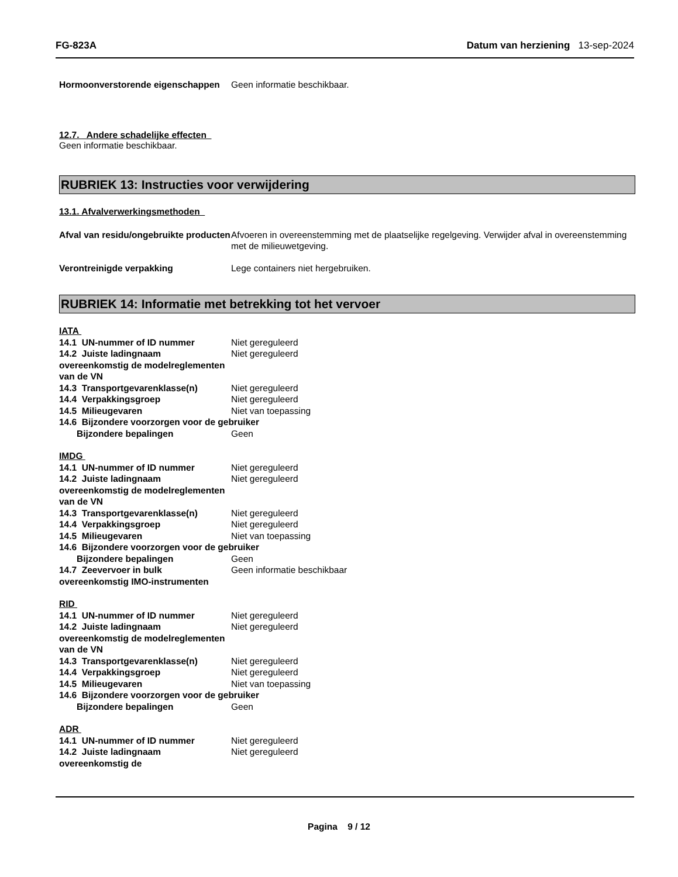FG-823A Datum van herziening 13-sep-2024
Hormoonverstorende eigenschappen
Geen informatie beschikbaar.
12.7. Andere schadelijke effecten
Geen informatie beschikbaar.
RUBRIEK 13: Instructies voor verwijdering
13.1. Afvalverwerkingsmethoden
Afval van residu/ongebruikte producten
Afvoeren in overeenstemming met de plaatselijke regelgeving. Verwijder afval in overeenstemming met de milieuwetgeving.
Verontreinigde verpakking Lege containers niet hergebruiken.
RUBRIEK 14: Informatie met betrekking tot het vervoer
IATA
14.1 UN-nummer of ID nummer Niet gereguleerd
14.2 Juiste ladingnaam overeenkomstig de modelreglementen van de VN
Niet gereguleerd
14.3 Transportgevarenklasse(n) Niet gereguleerd
14.4 Verpakkingsgroep Niet gereguleerd
14.5 Milieugevaren Niet van toepassing
14.6 Bijzondere voorzorgen voor de gebruiker
Bijzondere bepalingen Geen
IMDG
14.1 UN-nummer of ID nummer Niet gereguleerd
14.2 Juiste ladingnaam overeenkomstig de modelreglementen van de VN
Niet gereguleerd
14.3 Transportgevarenklasse(n) Niet gereguleerd
14.4 Verpakkingsgroep Niet gereguleerd
14.5 Milieugevaren Niet van toepassing
14.6 Bijzondere voorzorgen voor de gebruiker
Bijzondere bepalingen Geen
14.7 Zeevervoer in bulk overeenkomstig IMO-instrumenten
Geen informatie beschikbaar
RID
14.1 UN-nummer of ID nummer Niet gereguleerd
14.2 Juiste ladingnaam overeenkomstig de modelreglementen van de VN
Niet gereguleerd
14.3 Transportgevarenklasse(n) Niet gereguleerd
14.4 Verpakkingsgroep Niet gereguleerd
14.5 Milieugevaren Niet van toepassing
14.6 Bijzondere voorzorgen voor de gebruiker
Bijzondere bepalingen Geen
ADR
14.1 UN-nummer of ID nummer Niet gereguleerd
14.2 Juiste ladingnaam overeenkomstig de
Niet gereguleerd
Pagina 9 / 12